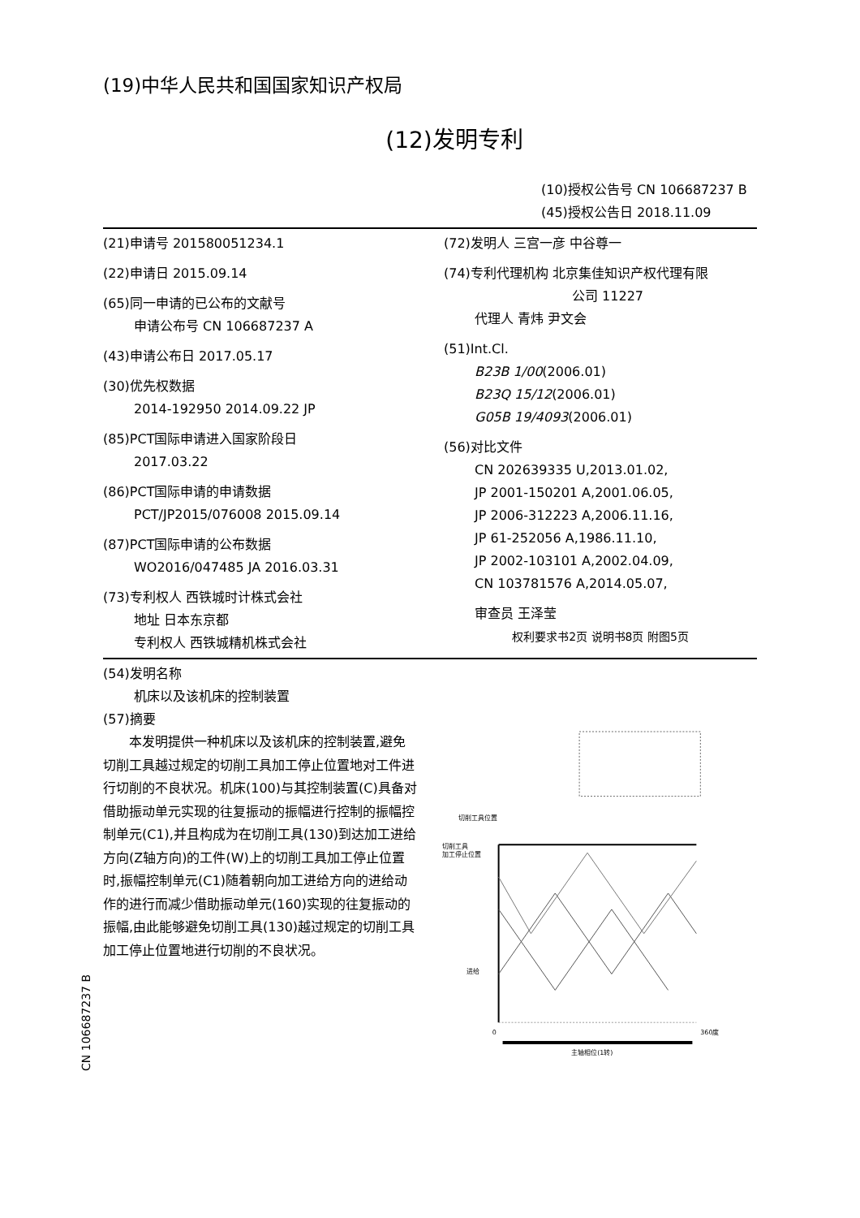(19)中华人民共和国国家知识产权局
(12)发明专利
(10)授权公告号 CN 106687237 B
(45)授权公告日 2018.11.09
(21)申请号 201580051234.1
(22)申请日 2015.09.14
(65)同一申请的已公布的文献号
申请公布号 CN 106687237 A
(43)申请公布日 2017.05.17
(30)优先权数据
2014-192950 2014.09.22 JP
(85)PCT国际申请进入国家阶段日
2017.03.22
(86)PCT国际申请的申请数据
PCT/JP2015/076008 2015.09.14
(87)PCT国际申请的公布数据
WO2016/047485 JA 2016.03.31
(73)专利权人 西铁城时计株式会社
地址 日本东京都
专利权人 西铁城精机株式会社
(72)发明人 三宫一彦 中谷尊一
(74)专利代理机构 北京集佳知识产权代理有限
公司 11227
代理人 青炜 尹文会
(51)Int.Cl.
B23B 1/00(2006.01)
B23Q 15/12(2006.01)
G05B 19/4093(2006.01)
(56)对比文件
CN 202639335 U,2013.01.02,
JP 2001-150201 A,2001.06.05,
JP 2006-312223 A,2006.11.16,
JP 61-252056 A,1986.11.10,
JP 2002-103101 A,2002.04.09,
CN 103781576 A,2014.05.07,
审查员 王泽莹
权利要求书2页 说明书8页 附图5页
(54)发明名称
机床以及该机床的控制装置
(57)摘要
　　本发明提供一种机床以及该机床的控制装置,避免切削工具越过规定的切削工具加工停止位置地对工件进行切削的不良状况。机床(100)与其控制装置(C)具备对借助振动单元实现的往复振动的振幅进行控制的振幅控制单元(C1),并且构成为在切削工具(130)到达加工进给方向(Z轴方向)的工件(W)上的切削工具加工停止位置时,振幅控制单元(C1)随着朝向加工进给方向的进给动作的进行而减少借助振动单元(160)实现的往复振动的振幅,由此能够避免切削工具(130)越过规定的切削工具加工停止位置地进行切削的不良状况。
切削工具位置
切削工具
加工停止位置
进给
0
360度
主轴相位(1转)
CN 106687237 B